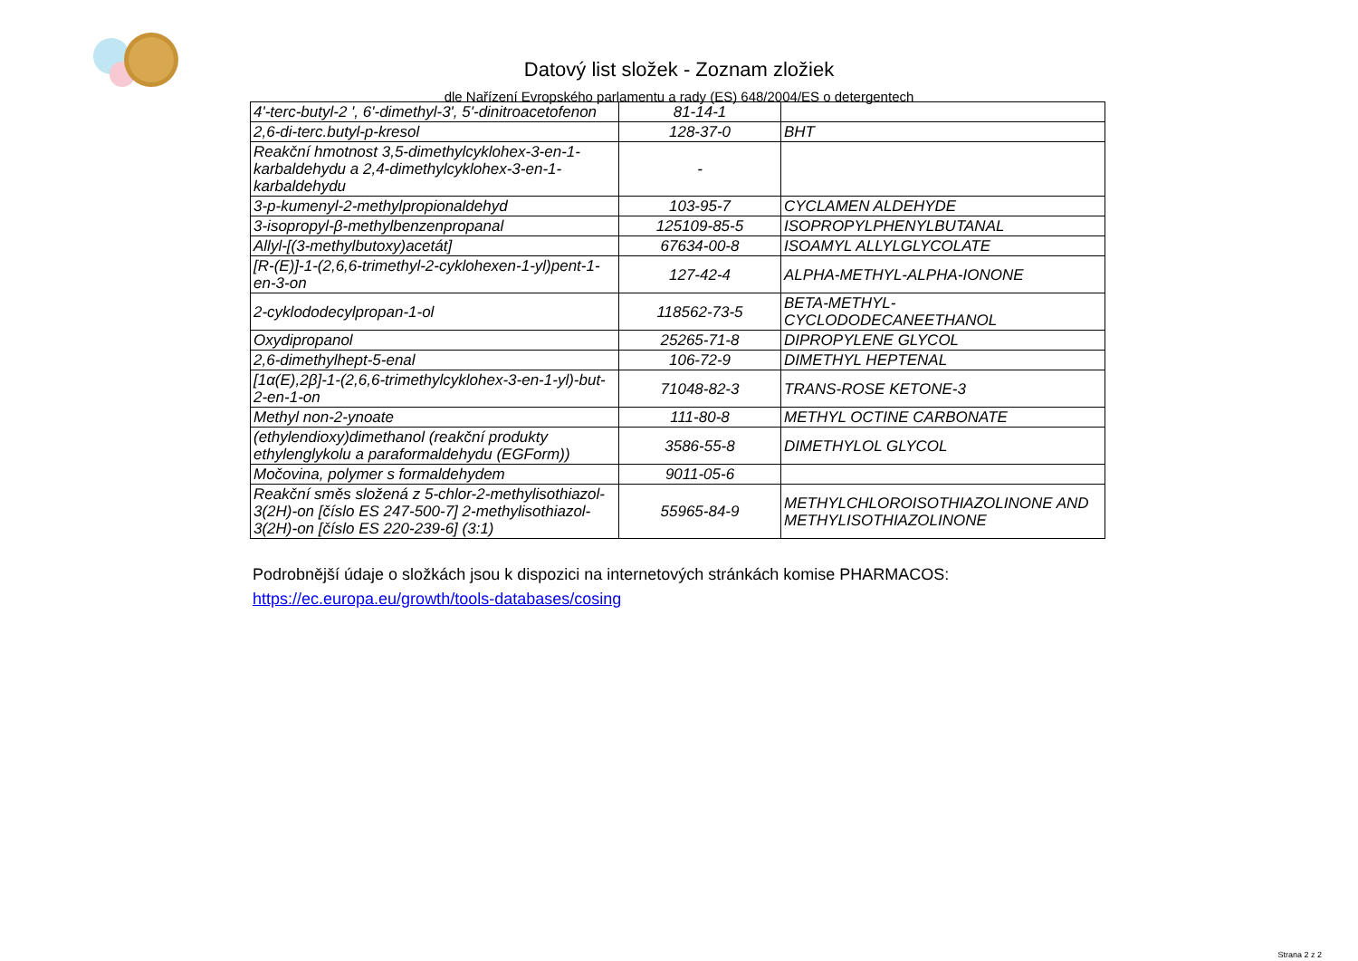Datový list složek - Zoznam zložiek
dle Nařízení Evropského parlamentu a rady (ES) 648/2004/ES o detergentech
| 4'-terc-butyl-2 ', 6'-dimethyl-3', 5'-dinitroacetofenon | 81-14-1 | |
| 2,6-di-terc.butyl-p-kresol | 128-37-0 | BHT |
| Reakční hmotnost 3,5-dimethylcyklohex-3-en-1-karbaldehydu a 2,4-dimethylcyklohex-3-en-1-karbaldehydu | - | |
| 3-p-kumenyl-2-methylpropionaldehyd | 103-95-7 | CYCLAMEN ALDEHYDE |
| 3-isopropyl-β-methylbenzenpropanal | 125109-85-5 | ISOPROPYLPHENYLBUTANAL |
| Allyl-[(3-methylbutoxy)acetát] | 67634-00-8 | ISOAMYL ALLYLGLYCOLATE |
| [R-(E)]-1-(2,6,6-trimethyl-2-cyklohexen-1-yl)pent-1-en-3-on | 127-42-4 | ALPHA-METHYL-ALPHA-IONONE |
| 2-cyklododecylpropan-1-ol | 118562-73-5 | BETA-METHYL-CYCLODODECANEETHANOL |
| Oxydipropanol | 25265-71-8 | DIPROPYLENE GLYCOL |
| 2,6-dimethylhept-5-enal | 106-72-9 | DIMETHYL HEPTENAL |
| [1α(E),2β]-1-(2,6,6-trimethylcyklohex-3-en-1-yl)-but-2-en-1-on | 71048-82-3 | TRANS-ROSE KETONE-3 |
| Methyl non-2-ynoate | 111-80-8 | METHYL OCTINE CARBONATE |
| (ethylendioxy)dimethanol (reakční produkty ethylenglykolu a paraformaldehydu (EGForm)) | 3586-55-8 | DIMETHYLOL GLYCOL |
| Močovina, polymer s formaldehydem | 9011-05-6 | |
| Reakční směs složená z 5-chlor-2-methylisothiazol-3(2H)-on [číslo ES 247-500-7] 2-methylisothiazol-3(2H)-on [číslo ES 220-239-6] (3:1) | 55965-84-9 | METHYLCHLOROISOTHIAZOLINONE AND METHYLISOTHIAZOLINONE |
Podrobnější údaje o složkách jsou k dispozici na internetových stránkách komise PHARMACOS:
https://ec.europa.eu/growth/tools-databases/cosing
Strana 2 z 2